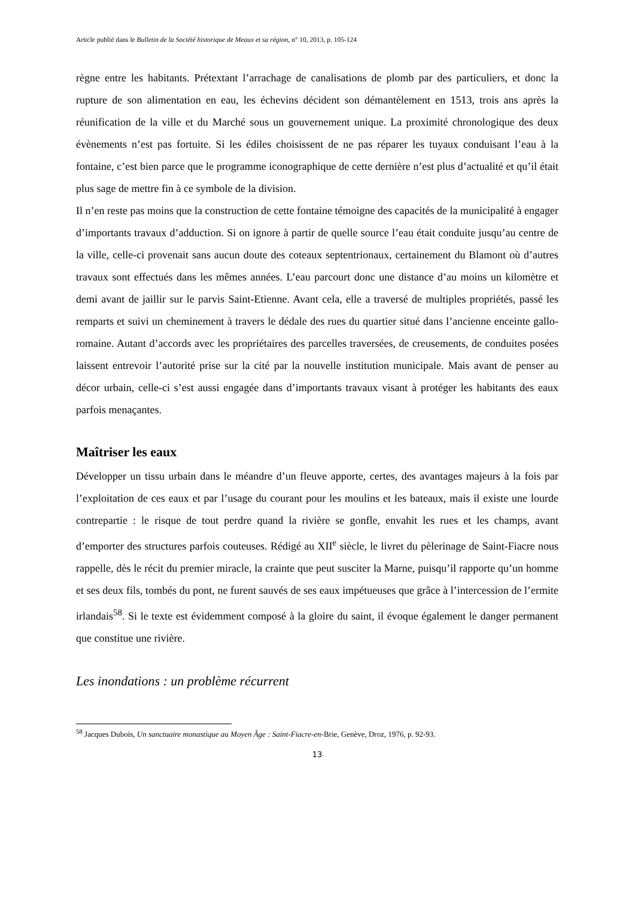Article publié dans le Bulletin de la Société historique de Meaux et sa région, n° 10, 2013, p. 105-124
règne entre les habitants. Prétextant l’arrachage de canalisations de plomb par des particuliers, et donc la rupture de son alimentation en eau, les échevins décident son démantèlement en 1513, trois ans après la réunification de la ville et du Marché sous un gouvernement unique. La proximité chronologique des deux évènements n’est pas fortuite. Si les édiles choisissent de ne pas réparer les tuyaux conduisant l’eau à la fontaine, c’est bien parce que le programme iconographique de cette dernière n’est plus d’actualité et qu’il était plus sage de mettre fin à ce symbole de la division.
Il n’en reste pas moins que la construction de cette fontaine témoigne des capacités de la municipalité à engager d’importants travaux d’adduction. Si on ignore à partir de quelle source l’eau était conduite jusqu’au centre de la ville, celle-ci provenait sans aucun doute des coteaux septentrionaux, certainement du Blamont où d’autres travaux sont effectués dans les mêmes années. L’eau parcourt donc une distance d’au moins un kilomètre et demi avant de jaillir sur le parvis Saint-Etienne. Avant cela, elle a traversé de multiples propriétés, passé les remparts et suivi un cheminement à travers le dédale des rues du quartier situé dans l’ancienne enceinte gallo-romaine. Autant d’accords avec les propriétaires des parcelles traversées, de creusements, de conduites posées laissent entrevoir l’autorité prise sur la cité par la nouvelle institution municipale. Mais avant de penser au décor urbain, celle-ci s’est aussi engagée dans d’importants travaux visant à protéger les habitants des eaux parfois menaçantes.
Maîtriser les eaux
Développer un tissu urbain dans le méandre d’un fleuve apporte, certes, des avantages majeurs à la fois par l’exploitation de ces eaux et par l’usage du courant pour les moulins et les bateaux, mais il existe une lourde contrepartie : le risque de tout perdre quand la rivière se gonfle, envahit les rues et les champs, avant d’emporter des structures parfois couteuses. Rédigé au XII<sup>e</sup> siècle, le livret du pèlerinage de Saint-Fiacre nous rappelle, dès le récit du premier miracle, la crainte que peut susciter la Marne, puisqu’il rapporte qu’un homme et ses deux fils, tombés du pont, ne furent sauvés de ses eaux impétueuses que grâce à l’intercession de l’ermite irlandais<sup>58</sup>. Si le texte est évidemment composé à la gloire du saint, il évoque également le danger permanent que constitue une rivière.
Les inondations : un problème récurrent
<sup>58</sup> Jacques Dubois, Un sanctuaire monastique au Moyen Âge : Saint-Fiacre-en-Brie, Genève, Droz, 1976, p. 92-93.
13